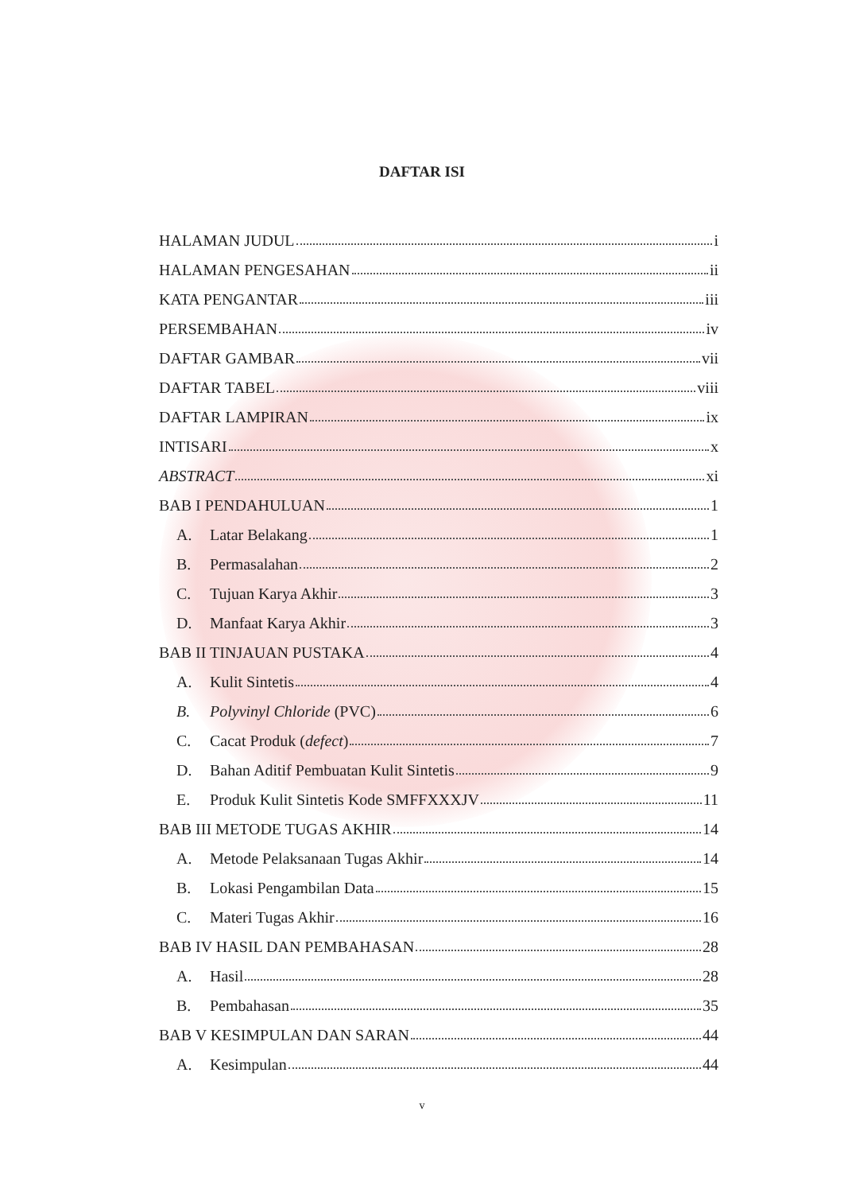DAFTAR ISI
HALAMAN JUDUL i
HALAMAN PENGESAHAN ii
KATA PENGANTAR iii
PERSEMBAHAN iv
DAFTAR GAMBAR vii
DAFTAR TABEL viii
DAFTAR LAMPIRAN ix
INTISARI x
ABSTRACT xi
BAB I PENDAHULUAN 1
A. Latar Belakang 1
B. Permasalahan 2
C. Tujuan Karya Akhir 3
D. Manfaat Karya Akhir 3
BAB II TINJAUAN PUSTAKA 4
A. Kulit Sintetis 4
B. Polyvinyl Chloride (PVC) 6
C. Cacat Produk (defect) 7
D. Bahan Aditif Pembuatan Kulit Sintetis 9
E. Produk Kulit Sintetis Kode SMFFXXXJV 11
BAB III METODE TUGAS AKHIR 14
A. Metode Pelaksanaan Tugas Akhir 14
B. Lokasi Pengambilan Data 15
C. Materi Tugas Akhir 16
BAB IV HASIL DAN PEMBAHASAN 28
A. Hasil 28
B. Pembahasan 35
BAB V KESIMPULAN DAN SARAN 44
A. Kesimpulan 44
v